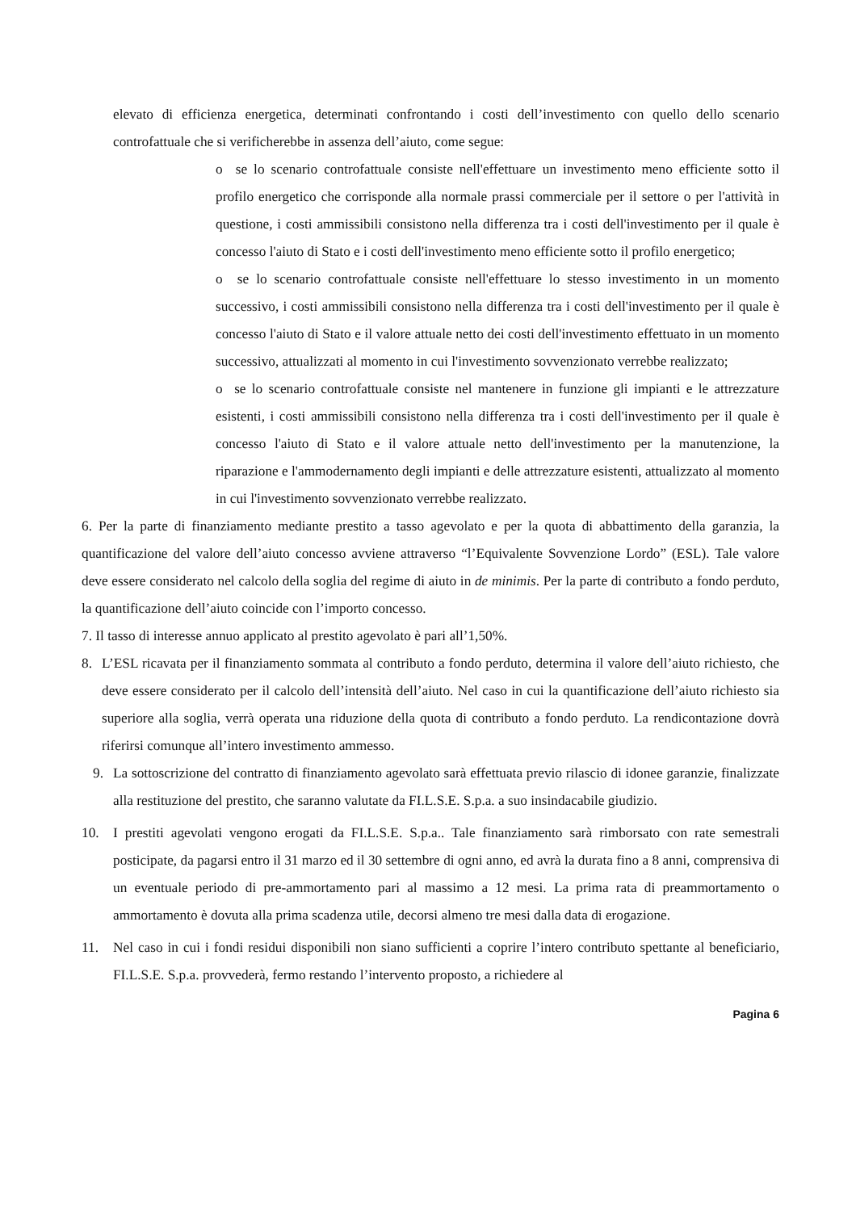elevato di efficienza energetica, determinati confrontando i costi dell’investimento con quello dello scenario controfattuale che si verificherebbe in assenza dell’aiuto, come segue:
o se lo scenario controfattuale consiste nell'effettuare un investimento meno efficiente sotto il profilo energetico che corrisponde alla normale prassi commerciale per il settore o per l'attività in questione, i costi ammissibili consistono nella differenza tra i costi dell'investimento per il quale è concesso l'aiuto di Stato e i costi dell'investimento meno efficiente sotto il profilo energetico;
o se lo scenario controfattuale consiste nell'effettuare lo stesso investimento in un momento successivo, i costi ammissibili consistono nella differenza tra i costi dell'investimento per il quale è concesso l'aiuto di Stato e il valore attuale netto dei costi dell'investimento effettuato in un momento successivo, attualizzati al momento in cui l'investimento sovvenzionato verrebbe realizzato;
o se lo scenario controfattuale consiste nel mantenere in funzione gli impianti e le attrezzature esistenti, i costi ammissibili consistono nella differenza tra i costi dell'investimento per il quale è concesso l'aiuto di Stato e il valore attuale netto dell'investimento per la manutenzione, la riparazione e l'ammodernamento degli impianti e delle attrezzature esistenti, attualizzato al momento in cui l'investimento sovvenzionato verrebbe realizzato.
6. Per la parte di finanziamento mediante prestito a tasso agevolato e per la quota di abbattimento della garanzia, la quantificazione del valore dell’aiuto concesso avviene attraverso “l’Equivalente Sovvenzione Lordo” (ESL). Tale valore deve essere considerato nel calcolo della soglia del regime di aiuto in de minimis. Per la parte di contributo a fondo perduto, la quantificazione dell’aiuto coincide con l’importo concesso.
7. Il tasso di interesse annuo applicato al prestito agevolato è pari all’1,50%.
8. L’ESL ricavata per il finanziamento sommata al contributo a fondo perduto, determina il valore dell’aiuto richiesto, che deve essere considerato per il calcolo dell’intensità dell’aiuto. Nel caso in cui la quantificazione dell’aiuto richiesto sia superiore alla soglia, verrà operata una riduzione della quota di contributo a fondo perduto. La rendicontazione dovrà riferirsi comunque all’intero investimento ammesso.
9. La sottoscrizione del contratto di finanziamento agevolato sarà effettuata previo rilascio di idonee garanzie, finalizzate alla restituzione del prestito, che saranno valutate da FI.L.S.E. S.p.a. a suo insindacabile giudizio.
10. I prestiti agevolati vengono erogati da FI.L.S.E. S.p.a.. Tale finanziamento sarà rimborsato con rate semestrali posticipate, da pagarsi entro il 31 marzo ed il 30 settembre di ogni anno, ed avrà la durata fino a 8 anni, comprensiva di un eventuale periodo di pre-ammortamento pari al massimo a 12 mesi. La prima rata di preammortamento o ammortamento è dovuta alla prima scadenza utile, decorsi almeno tre mesi dalla data di erogazione.
11. Nel caso in cui i fondi residui disponibili non siano sufficienti a coprire l’intero contributo spettante al beneficiario, FI.L.S.E. S.p.a. provvederà, fermo restando l’intervento proposto, a richiedere al
Pagina 6